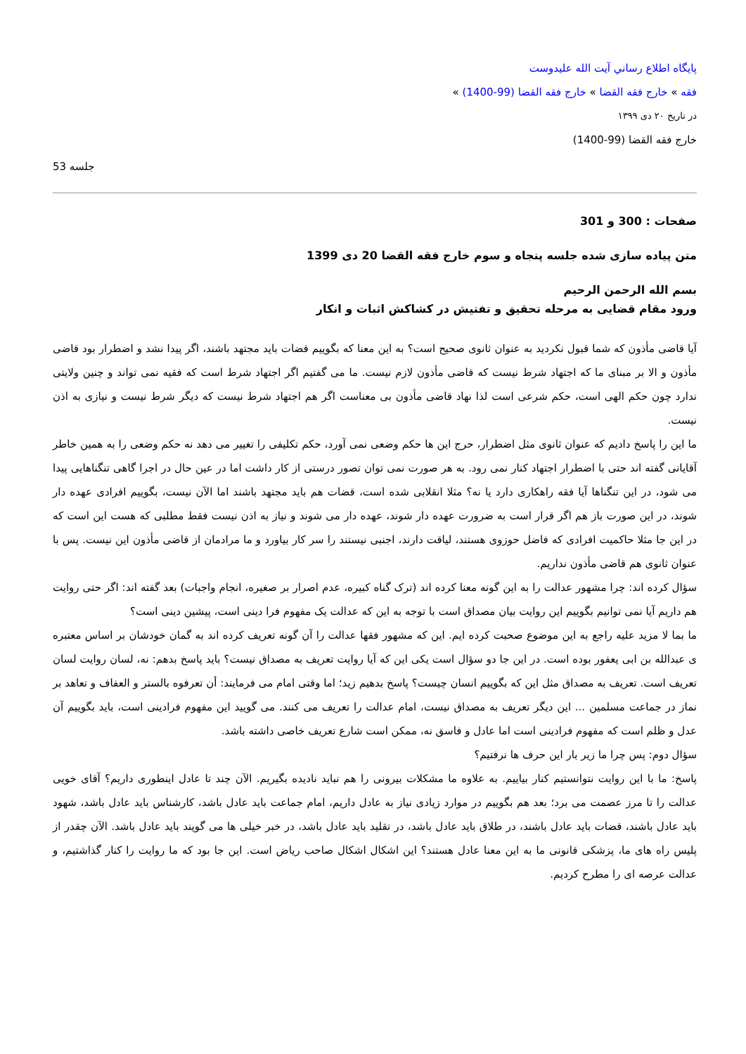پايگاه اطلاع رساني آيت الله عليدوست
فقه » خارج فقه القضا » خارج فقه القضا (99-1400) »
در تاریخ ۲۰ دی ۱۳۹۹
خارج فقه القضا (99-1400)
جلسه 53
صفحات : 300 و 301
متن پیاده سازی شده جلسه پنجاه و سوم خارج فقه القضا 20 دی 1399
بسم الله الرحمن الرحیم
ورود مقام قضایی به مرحله تحقیق و تفتیش در کشاکش اثبات و انکار
آیا قاضی مأذون که شما قبول نکردید به عنوان ثانوی صحیح است؟ به این معنا که بگوییم قضات باید مجتهد باشند، اگر پیدا نشد و اضطرار بود قاضی مأذون و الا بر مبنای ما که اجتهاد شرط نیست که قاضی مأذون لازم نیست. ما می گفتیم اگر اجتهاد شرط است که فقیه نمی تواند و چنین ولایتی ندارد چون حکم الهی است، حکم شرعی است لذا نهاد قاضی مأذون بی معناست اگر هم اجتهاد شرط نیست که دیگر شرط نیست و نیازی به اذن نیست.
ما این را پاسخ دادیم که عنوان ثانوی مثل اضطرار، حرج این ها حکم وضعی نمی آورد، حکم تکلیفی را تغییر می دهد نه حکم وضعی را به همین خاطر آقایانی گفته اند حتی با اضطرار اجتهاد کنار نمی رود. به هر صورت نمی توان تصور درستی از کار داشت اما در عین حال در اجرا گاهی تنگناهایی پیدا می شود، در این تنگناها آیا فقه راهکاری دارد یا نه؟ مثلا انقلابی شده است، قضات هم باید مجتهد باشند اما الآن نیست، بگوییم افرادی عهده دار شوند، در این صورت باز هم اگر قرار است به ضرورت عهده دار شوند، عهده دار می شوند و نیاز به اذن نیست فقط مطلبی که هست این است که در این جا مثلا حاکمیت افرادی که فاضل حوزوی هستند، لیاقت دارند، اجنبی نیستند را سر کار بیاورد و ما مرادمان از قاضی مأذون این نیست. پس با عنوان ثانوی هم قاضی مأذون نداریم.
سؤال کرده اند: چرا مشهور عدالت را به این گونه معنا کرده اند (ترک گناه کبیره، عدم اصرار بر صغیره، انجام واجبات) بعد گفته اند: اگر حتی روایت هم داریم آیا نمی توانیم بگوییم این روایت بیان مصداق است با توجه به این که عدالت یک مفهوم فرا دینی است، پیشین دینی است؟
ما بما لا مزید علیه راجع به این موضوع صحبت کرده ایم. این که مشهور فقها عدالت را آن گونه تعریف کرده اند به گمان خودشان بر اساس معتبره ی عبدالله بن ابی یعفور بوده است. در این جا دو سؤال است یکی این که آیا روایت تعریف به مصداق نیست؟ باید پاسخ بدهم: نه، لسان روایت لسان تعریف است. تعریف به مصداق مثل این که بگوییم انسان چیست؟ پاسخ بدهیم زید؛ اما وقتی امام می فرمایند: أن تعرفوه بالستر و العفاف و تعاهد بر نماز در جماعت مسلمین ... این دیگر تعریف به مصداق نیست، امام عدالت را تعریف می کنند. می گویید این مفهوم فرادینی است، باید بگوییم آن عدل و ظلم است که مفهوم فرادینی است اما عادل و فاسق نه، ممکن است شارع تعریف خاصی داشته باشد.
سؤال دوم: پس چرا ما زیر بار این حرف ها نرفتیم؟
پاسخ: ما با این روایت نتوانستیم کنار بیاییم. به علاوه ما مشکلات بیرونی را هم نباید نادیده بگیریم. الآن چند تا عادل اینطوری داریم؟ آقای خویی عدالت را تا مرز عصمت می برد؛ بعد هم بگوییم در موارد زیادی نیاز به عادل داریم، امام جماعت باید عادل باشد، کارشناس باید عادل باشد، شهود باید عادل باشند، قضات باید عادل باشند، در طلاق باید عادل باشد، در تقلید باید عادل باشد، در خبر خیلی ها می گویند باید عادل باشد. الآن چقدر از پلیس راه های ما، پزشکی قانونی ما به این معنا عادل هستند؟ این اشکال اشکال صاحب ریاض است. این جا بود که ما روایت را کنار گذاشتیم، و عدالت عرصه ای را مطرح کردیم.